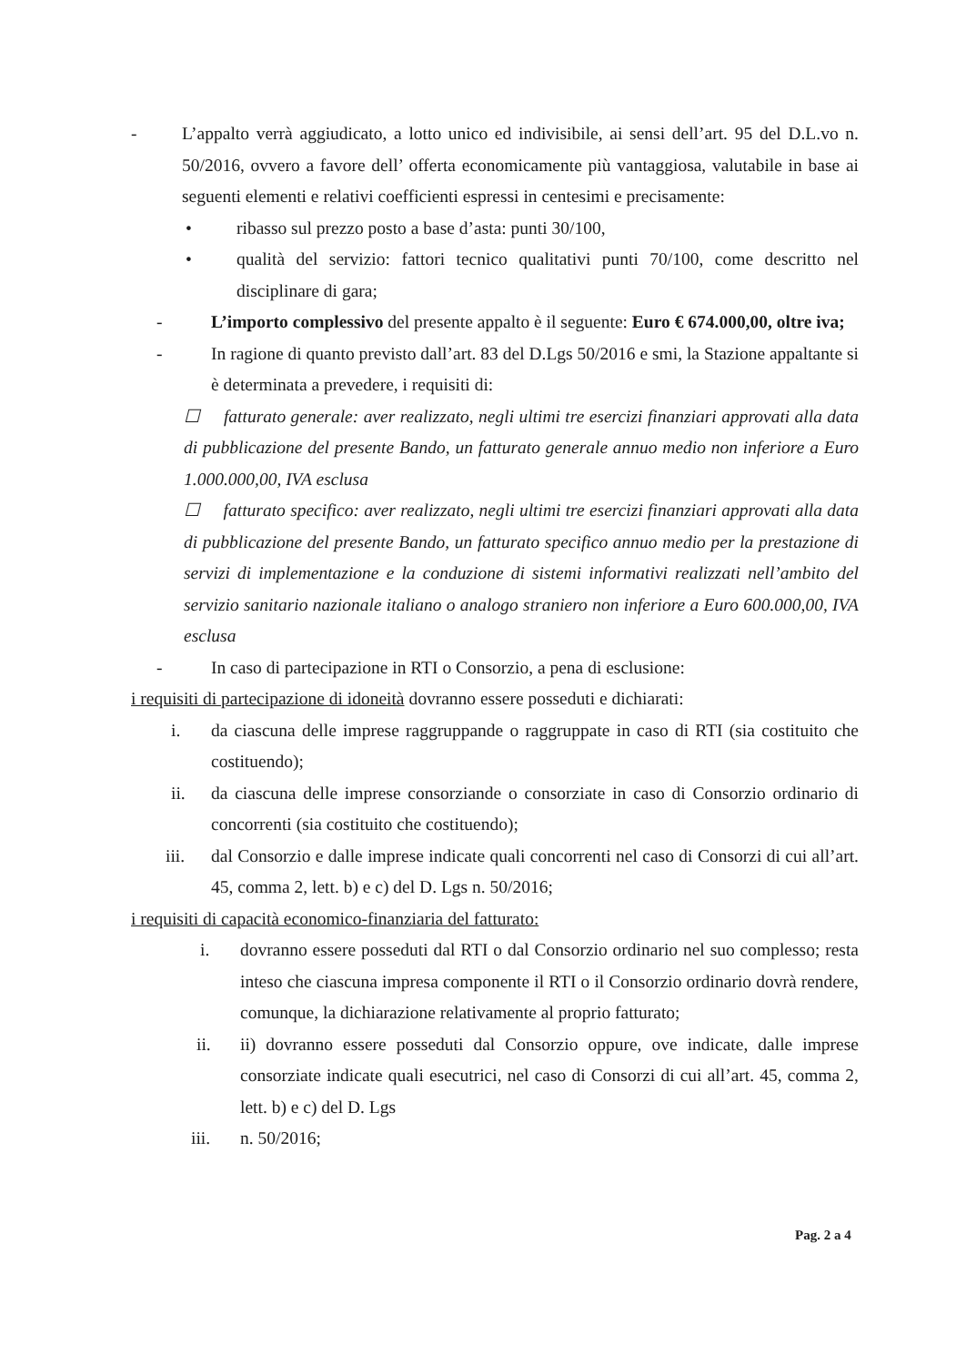- L’appalto verrà aggiudicato, a lotto unico ed indivisibile, ai sensi dell’art. 95 del D.L.vo n. 50/2016, ovvero a favore dell’ offerta economicamente più vantaggiosa, valutabile in base ai seguenti elementi e relativi coefficienti espressi in centesimi e precisamente:
• ribasso sul prezzo posto a base d’asta: punti 30/100,
• qualità del servizio: fattori tecnico qualitativi punti 70/100, come descritto nel disciplinare di gara;
- L’importo complessivo del presente appalto è il seguente: Euro € 674.000,00, oltre iva;
- In ragione di quanto previsto dall’art. 83 del D.Lgs 50/2016 e smi, la Stazione appaltante si è determinata a prevedere, i requisiti di:
☐ fatturato generale: aver realizzato, negli ultimi tre esercizi finanziari approvati alla data di pubblicazione del presente Bando, un fatturato generale annuo medio non inferiore a Euro 1.000.000,00, IVA esclusa
☐ fatturato specifico: aver realizzato, negli ultimi tre esercizi finanziari approvati alla data di pubblicazione del presente Bando, un fatturato specifico annuo medio per la prestazione di servizi di implementazione e la conduzione di sistemi informativi realizzati nell’ambito del servizio sanitario nazionale italiano o analogo straniero non inferiore a Euro 600.000,00, IVA esclusa
- In caso di partecipazione in RTI o Consorzio, a pena di esclusione:
i requisiti di partecipazione di idoneità dovranno essere posseduti e dichiarati:
i. da ciascuna delle imprese raggruppande o raggruppate in caso di RTI (sia costituito che costituendo);
ii. da ciascuna delle imprese consorziande o consorziate in caso di Consorzio ordinario di concorrenti (sia costituito che costituendo);
iii. dal Consorzio e dalle imprese indicate quali concorrenti nel caso di Consorzi di cui all’art. 45, comma 2, lett. b) e c) del D. Lgs n. 50/2016;
i requisiti di capacità economico-finanziaria del fatturato:
i. dovranno essere posseduti dal RTI o dal Consorzio ordinario nel suo complesso; resta inteso che ciascuna impresa componente il RTI o il Consorzio ordinario dovrà rendere, comunque, la dichiarazione relativamente al proprio fatturato;
ii. ii) dovranno essere posseduti dal Consorzio oppure, ove indicate, dalle imprese consorziate indicate quali esecutrici, nel caso di Consorzi di cui all’art. 45, comma 2, lett. b) e c) del D. Lgs
iii. n. 50/2016;
Pag. 2 a 4